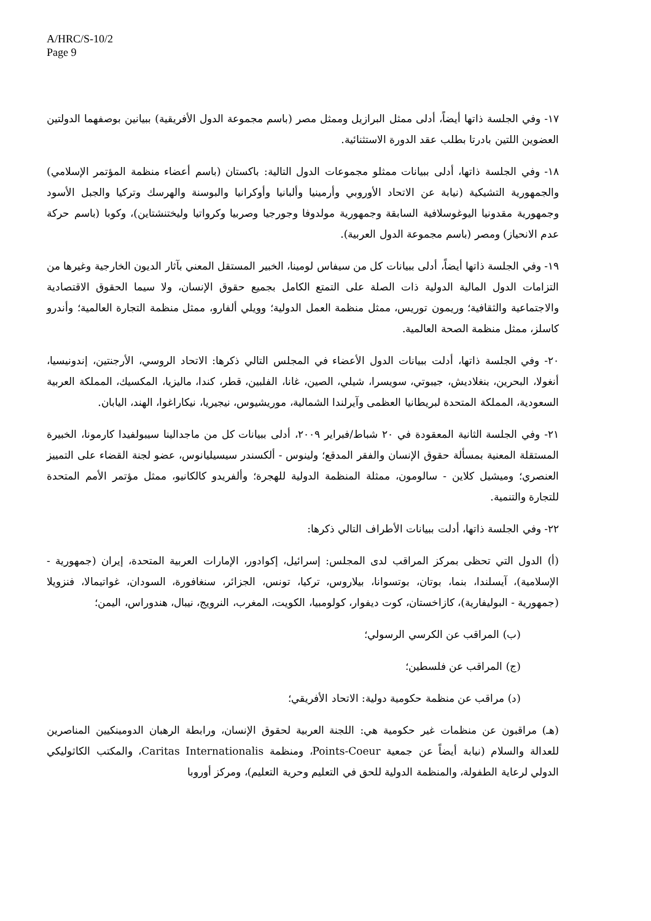A/HRC/S-10/2
Page 9
١٧- وفي الجلسة ذاتها أيضاً، أدلى ممثل البرازيل وممثل مصر (باسم مجموعة الدول الأفريقية) ببيانين بوصفهما الدولتين العضوين اللتين بادرتا بطلب عقد الدورة الاستثنائية.
١٨- وفي الجلسة ذاتها، أدلى ببيانات ممثلو مجموعات الدول التالية: باكستان (باسم أعضاء منظمة المؤتمر الإسلامي) والجمهورية التشيكية (نيابة عن الاتحاد الأوروبي وأرمينيا وألبانيا وأوكرانيا والبوسنة والهرسك وتركيا والجبل الأسود وجمهورية مقدونيا اليوغوسلافية السابقة وجمهورية مولدوفا وجورجيا وصربيا وكرواتيا وليختنشتاين)، وكوبا (باسم حركة عدم الانحياز) ومصر (باسم مجموعة الدول العربية).
١٩- وفي الجلسة ذاتها أيضاً، أدلى ببيانات كل من سيفاس لومينا، الخبير المستقل المعني بآثار الديون الخارجية وغيرها من التزامات الدول المالية الدولية ذات الصلة على التمتع الكامل بجميع حقوق الإنسان، ولا سيما الحقوق الاقتصادية والاجتماعية والثقافية؛ وريمون توريس، ممثل منظمة العمل الدولية؛ وويلي ألفارو، ممثل منظمة التجارة العالمية؛ وأندرو كاسلز، ممثل منظمة الصحة العالمية.
٢٠- وفي الجلسة ذاتها، أدلت ببيانات الدول الأعضاء في المجلس التالي ذكرها: الاتحاد الروسي، الأرجنتين، إندونيسيا، أنغولا، البحرين، بنغلاديش، جيبوتي، سويسرا، شيلي، الصين، غانا، الفلبين، قطر، كندا، ماليزيا، المكسيك، المملكة العربية السعودية، المملكة المتحدة لبريطانيا العظمى وآيرلندا الشمالية، موريشيوس، نيجيريا، نيكاراغوا، الهند، اليابان.
٢١- وفي الجلسة الثانية المعقودة في ٢٠ شباط/فبراير ٢٠٠٩، أدلى ببيانات كل من ماجدالينا سيبولفيدا كارمونا، الخبيرة المستقلة المعنية بمسألة حقوق الإنسان والفقر المدقع؛ ولينوس - ألكسندر سيسيليانوس، عضو لجنة القضاء على التمييز العنصري؛ وميشيل كلاين - سالومون، ممثلة المنظمة الدولية للهجرة؛ وألفريدو كالكانيو، ممثل مؤتمر الأمم المتحدة للتجارة والتنمية.
٢٢- وفي الجلسة ذاتها، أدلت ببيانات الأطراف التالي ذكرها:
(أ) الدول التي تحظى بمركز المراقب لدى المجلس: إسرائيل، إكوادور، الإمارات العربية المتحدة، إيران (جمهورية - الإسلامية)، آيسلندا، بنما، بوتان، بوتسوانا، بيلاروس، تركيا، تونس، الجزائر، سنغافورة، السودان، غواتيمالا، فنزويلا (جمهورية - البوليفارية)، كازاخستان، كوت ديفوار، كولومبيا، الكويت، المغرب، النرويج، نيبال، هندوراس، اليمن؛
(ب) المراقب عن الكرسي الرسولي؛
(ج) المراقب عن فلسطين؛
(د) مراقب عن منظمة حكومية دولية: الاتحاد الأفريقي؛
(هـ) مراقبون عن منظمات غير حكومية هي: اللجنة العربية لحقوق الإنسان، ورابطة الرهبان الدومينكيين المناصرين للعدالة والسلام (نيابة أيضاً عن جمعية Points-Coeur، ومنظمة Caritas Internationalis، والمكتب الكاثوليكي الدولي لرعاية الطفولة، والمنظمة الدولية للحق في التعليم وحرية التعليم)، ومركز أوروبا